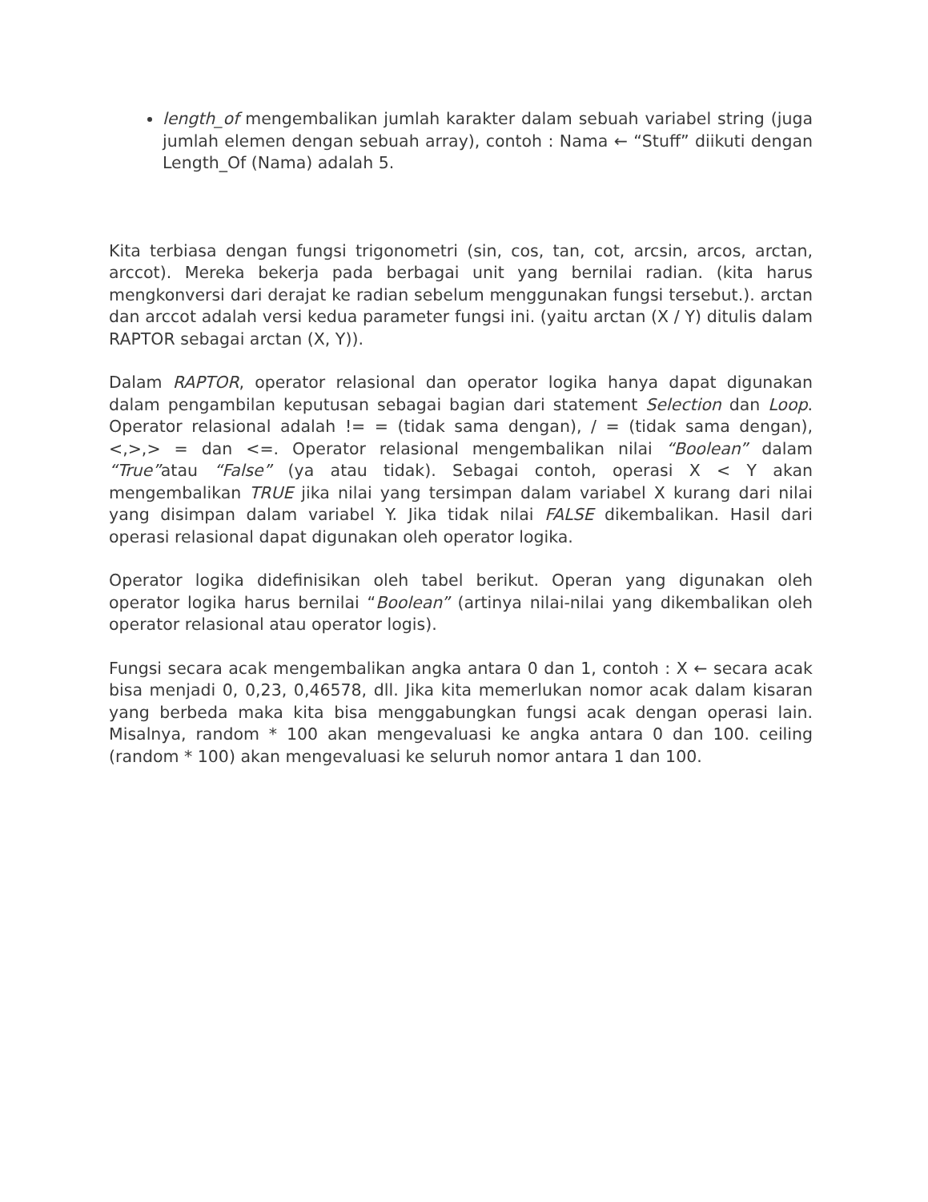length_of mengembalikan jumlah karakter dalam sebuah variabel string (juga jumlah elemen dengan sebuah array), contoh : Nama ← “Stuff” diikuti dengan Length_Of (Nama) adalah 5.
Kita terbiasa dengan fungsi trigonometri (sin, cos, tan, cot, arcsin, arcos, arctan, arccot). Mereka bekerja pada berbagai unit yang bernilai radian. (kita harus mengkonversi dari derajat ke radian sebelum menggunakan fungsi tersebut.). arctan dan arccot adalah versi kedua parameter fungsi ini. (yaitu arctan (X / Y) ditulis dalam RAPTOR sebagai arctan (X, Y)).
Dalam RAPTOR, operator relasional dan operator logika hanya dapat digunakan dalam pengambilan keputusan sebagai bagian dari statement Selection dan Loop. Operator relasional adalah != = (tidak sama dengan), / = (tidak sama dengan), <,>,> = dan <=. Operator relasional mengembalikan nilai “Boolean” dalam “True”atau “False” (ya atau tidak). Sebagai contoh, operasi X < Y akan mengembalikan TRUE jika nilai yang tersimpan dalam variabel X kurang dari nilai yang disimpan dalam variabel Y. Jika tidak nilai FALSE dikembalikan. Hasil dari operasi relasional dapat digunakan oleh operator logika.
Operator logika didefinisikan oleh tabel berikut. Operan yang digunakan oleh operator logika harus bernilai “Boolean” (artinya nilai-nilai yang dikembalikan oleh operator relasional atau operator logis).
Fungsi secara acak mengembalikan angka antara 0 dan 1, contoh : X ← secara acak bisa menjadi 0, 0,23, 0,46578, dll. Jika kita memerlukan nomor acak dalam kisaran yang berbeda maka kita bisa menggabungkan fungsi acak dengan operasi lain. Misalnya, random * 100 akan mengevaluasi ke angka antara 0 dan 100. ceiling (random * 100) akan mengevaluasi ke seluruh nomor antara 1 dan 100.